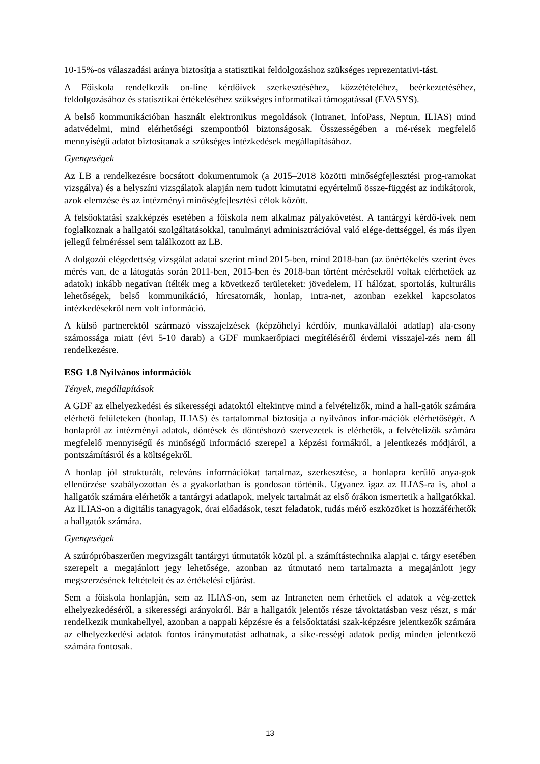10-15%-os válaszadási aránya biztosítja a statisztikai feldolgozáshoz szükséges reprezentativi-tást.
A Főiskola rendelkezik on-line kérdőívek szerkesztéséhez, közzétételéhez, beérkeztetéséhez, feldolgozásához és statisztikai értékeléséhez szükséges informatikai támogatással (EVASYS).
A belső kommunikációban használt elektronikus megoldások (Intranet, InfoPass, Neptun, ILIAS) mind adatvédelmi, mind elérhetőségi szempontból biztonságosak. Összességében a mé-rések megfelelő mennyiségű adatot biztosítanak a szükséges intézkedések megállapításához.
Gyengeségek
Az LB a rendelkezésre bocsátott dokumentumok (a 2015–2018 közötti minőségfejlesztési prog-ramokat vizsgálva) és a helyszíni vizsgálatok alapján nem tudott kimutatni egyértelmű össze-függést az indikátorok, azok elemzése és az intézményi minőségfejlesztési célok között.
A felsőoktatási szakképzés esetében a főiskola nem alkalmaz pályakövetést. A tantárgyi kérdő-ívek nem foglalkoznak a hallgatói szolgáltatásokkal, tanulmányi adminisztrációval való elége-dettséggel, és más ilyen jellegű felméréssel sem találkozott az LB.
A dolgozói elégedettség vizsgálat adatai szerint mind 2015-ben, mind 2018-ban (az önértékelés szerint éves mérés van, de a látogatás során 2011-ben, 2015-ben és 2018-ban történt mérésekről voltak elérhetőek az adatok) inkább negatívan ítélték meg a következő területeket: jövedelem, IT hálózat, sportolás, kulturális lehetőségek, belső kommunikáció, hírcsatornák, honlap, intra-net, azonban ezekkel kapcsolatos intézkedésekről nem volt információ.
A külső partnerektől származó visszajelzések (képzőhelyi kérdőív, munkavállalói adatlap) ala-csony számossága miatt (évi 5-10 darab) a GDF munkaerőpiaci megítéléséről érdemi visszajel-zés nem áll rendelkezésre.
ESG 1.8 Nyilvános információk
Tények, megállapítások
A GDF az elhelyezkedési és sikerességi adatoktól eltekintve mind a felvételizők, mind a hall-gatók számára elérhető felületeken (honlap, ILIAS) és tartalommal biztosítja a nyilvános infor-mációk elérhetőségét. A honlapról az intézményi adatok, döntések és döntéshozó szervezetek is elérhetők, a felvételizők számára megfelelő mennyiségű és minőségű információ szerepel a képzési formákról, a jelentkezés módjáról, a pontszámításról és a költségekről.
A honlap jól strukturált, releváns információkat tartalmaz, szerkesztése, a honlapra kerülő anya-gok ellenőrzése szabályozottan és a gyakorlatban is gondosan történik. Ugyanez igaz az ILIAS-ra is, ahol a hallgatók számára elérhetők a tantárgyi adatlapok, melyek tartalmát az első órákon ismertetik a hallgatókkal. Az ILIAS-on a digitális tanagyagok, órai előadások, teszt feladatok, tudás mérő eszközöket is hozzáférhetők a hallgatók számára.
Gyengeségek
A szúrópróbaszerűen megvizsgált tantárgyi útmutatók közül pl. a számítástechnika alapjai c. tárgy esetében szerepelt a megajánlott jegy lehetősége, azonban az útmutató nem tartalmazta a megajánlott jegy megszerzésének feltételeit és az értékelési eljárást.
Sem a főiskola honlapján, sem az ILIAS-on, sem az Intraneten nem érhetőek el adatok a vég-zettek elhelyezkedéséről, a sikerességi arányokról. Bár a hallgatók jelentős része távoktatásban vesz részt, s már rendelkezik munkahellyel, azonban a nappali képzésre és a felsőoktatási szak-képzésre jelentkezők számára az elhelyezkedési adatok fontos iránymutatást adhatnak, a sike-rességi adatok pedig minden jelentkező számára fontosak.
13